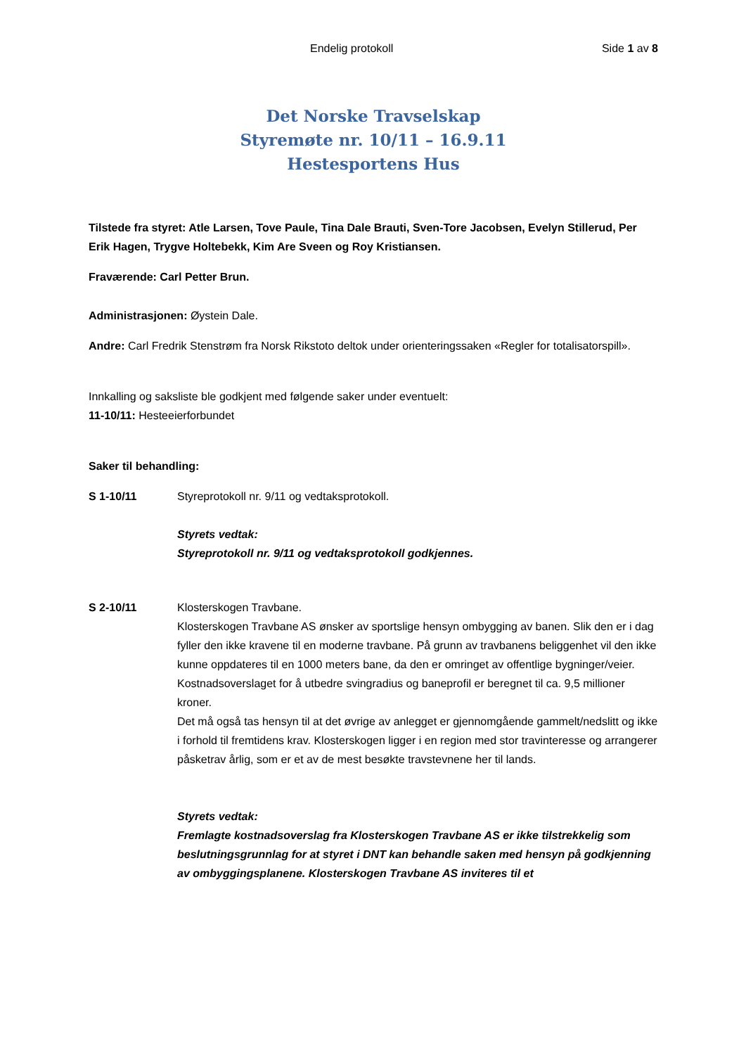Endelig protokoll Side 1 av 8
Det Norske Travselskap
Styremøte nr. 10/11 – 16.9.11
Hestesportens Hus
Tilstede fra styret: Atle Larsen, Tove Paule, Tina Dale Brauti, Sven-Tore Jacobsen, Evelyn Stillerud, Per Erik Hagen, Trygve Holtebekk, Kim Are Sveen og Roy Kristiansen.
Fraværende: Carl Petter Brun.
Administrasjonen: Øystein Dale.
Andre: Carl Fredrik Stenstrøm fra Norsk Rikstoto deltok under orienteringssaken «Regler for totalisatorspill».
Innkalling og saksliste ble godkjent med følgende saker under eventuelt:
11-10/11: Hesteeierforbundet
Saker til behandling:
S 1-10/11 Styreprotokoll nr. 9/11 og vedtaksprotokoll.
Styrets vedtak:
Styreprotokoll nr. 9/11 og vedtaksprotokoll godkjennes.
S 2-10/11 Klosterskogen Travbane.
Klosterskogen Travbane AS ønsker av sportslige hensyn ombygging av banen. Slik den er i dag fyller den ikke kravene til en moderne travbane. På grunn av travbanens beliggenhet vil den ikke kunne oppdateres til en 1000 meters bane, da den er omringet av offentlige bygninger/veier. Kostnadsoverslaget for å utbedre svingradius og baneprofil er beregnet til ca. 9,5 millioner kroner.
Det må også tas hensyn til at det øvrige av anlegget er gjennomgående gammelt/nedslitt og ikke i forhold til fremtidens krav. Klosterskogen ligger i en region med stor travinteresse og arrangerer påsketrav årlig, som er et av de mest besøkte travstevnene her til lands.
Styrets vedtak:
Fremlagte kostnadsoverslag fra Klosterskogen Travbane AS er ikke tilstrekkelig som beslutningsgrunnlag for at styret i DNT kan behandle saken med hensyn på godkjenning av ombyggingsplanene. Klosterskogen Travbane AS inviteres til et